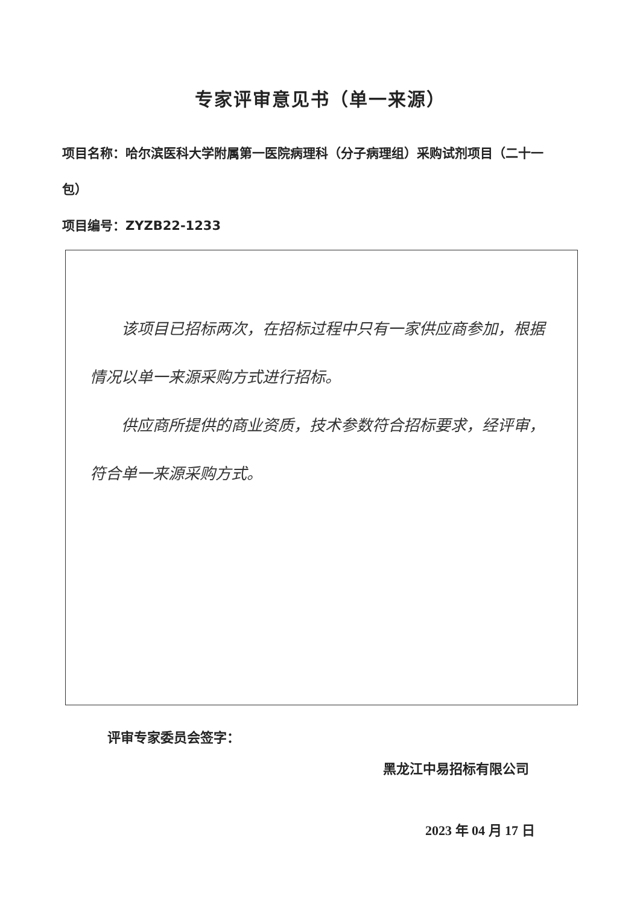专家评审意见书（单一来源）
项目名称：哈尔滨医科大学附属第一医院病理科（分子病理组）采购试剂项目（二十一包）
项目编号：ZYZB22-1233
该项目已招标两次，在招标过程中只有一家供应商参加，根据情况以单一来源采购方式进行招标。
供应商所提供的商业资质，技术参数符合招标要求，经评审，符合单一来源采购方式。
评审专家委员会签字：
黑龙江中易招标有限公司
2023 年 04 月 17 日